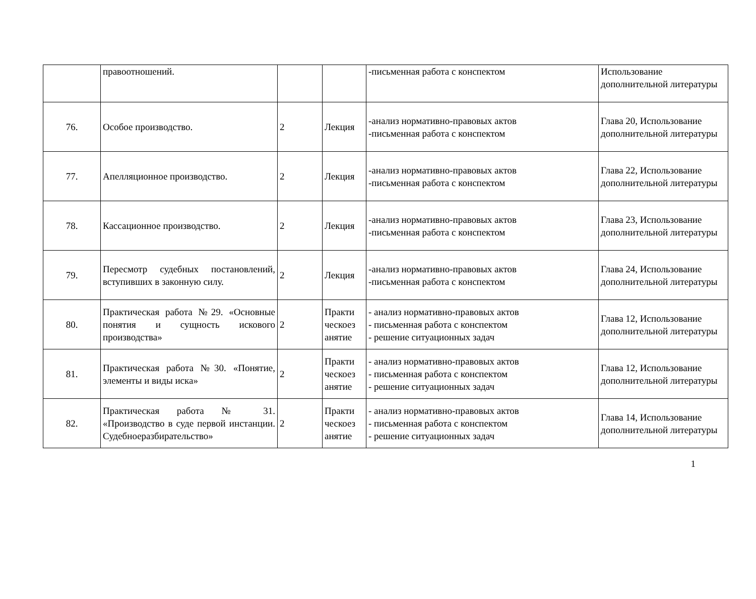| | правоотношений. | | | -письменная работа с конспектом | Использование дополнительной литературы |
| 76. | Особое производство. | 2 | Лекция | -анализ нормативно-правовых актов -письменная работа с конспектом | Глава 20, Использование дополнительной литературы |
| 77. | Апелляционное производство. | 2 | Лекция | -анализ нормативно-правовых актов -письменная работа с конспектом | Глава 22, Использование дополнительной литературы |
| 78. | Кассационное производство. | 2 | Лекция | -анализ нормативно-правовых актов -письменная работа с конспектом | Глава 23, Использование дополнительной литературы |
| 79. | Пересмотр судебных постановлений, вступивших в законную силу. | 2 | Лекция | -анализ нормативно-правовых актов -письменная работа с конспектом | Глава 24, Использование дополнительной литературы |
| 80. | Практическая работа №29. «Основные понятия и сущность искового производства» | 2 | Практи ческоез анятие | - анализ нормативно-правовых актов - письменная работа с конспектом - решение ситуационных задач | Глава 12, Использование дополнительной литературы |
| 81. | Практическая работа №30. «Понятие, элементы и виды иска» | 2 | Практи ческоез анятие | - анализ нормативно-правовых актов - письменная работа с конспектом - решение ситуационных задач | Глава 12, Использование дополнительной литературы |
| 82. | Практическая работа № 31. «Производство в суде первой инстанции. Судебноеразбирательство» | 2 | Практи ческоез анятие | - анализ нормативно-правовых актов - письменная работа с конспектом - решение ситуационных задач | Глава 14, Использование дополнительной литературы |
1